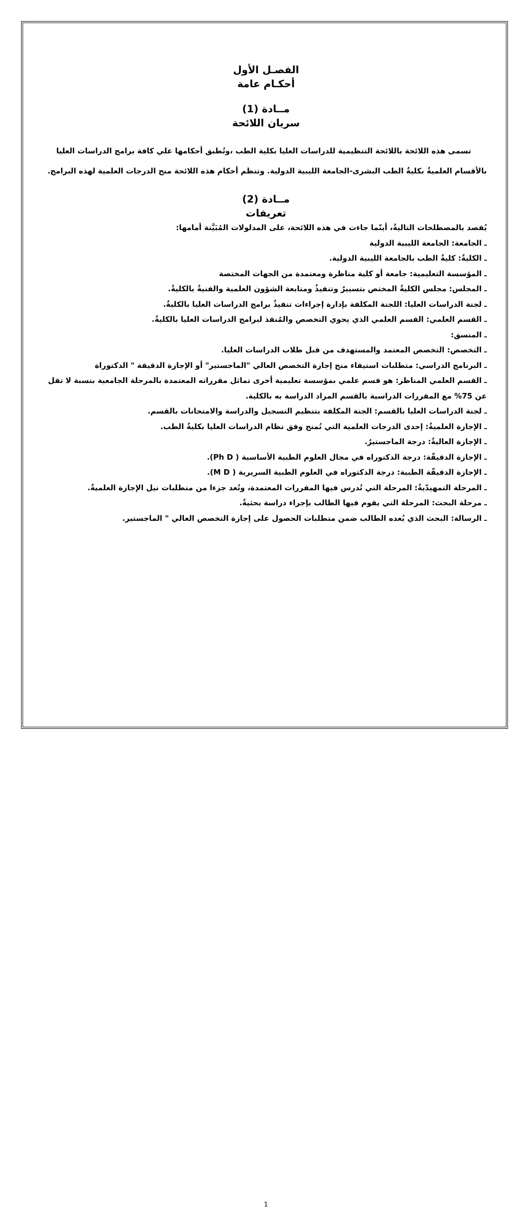الفصـل الأول
أحكـام عامة
مــادة (1)
سريان اللائحة
تسمى هذه اللائحة باللائحة التنظيمية للدراسات العليا بكلية الطب ،وتُطبق أحكامها علي كافة برامج الدراسات العليا بالأقسام العلميةٌ بكليةٌ الطب البشرى-الجامعة الليبية الدولية. وتنظم أحكام هذه اللائحة منح الدرجات العلمية لهذه البرامج.
مــادة (2)
تعريفات
يُقصد بالمصطلحات التاليةٌ، أينّما جاءت في هذه اللائحة، على المدلولات المُبَيَّنة أمامها:
ـ الجامعة: الجامعة الليبية الدولية
ـ الكليةٌ: كليةٌ الطب بالجامعة الليبية الدولية.
ـ المؤسسة التعليمية: جامعة أو كلية مناظرة ومعتمدة من الجهات المختصة
ـ المجلس: مجلس الكليةٌ المختص بتسييرٌ وتنفيذٌ ومتابعة الشؤون العلمية والفنيةٌ بالكليةٌ.
ـ لجنة الدراسات العليا: اللجنة المكلفة بإدارة إجراءات تنفيذٌ برامج الدراسات العليا بالكليةٌ.
ـ القسم العلمي: القسم العلمي الذي يحوي التخصص والمُنفذ لبرامج الدراسات العليا بالكليةٌ.
ـ المنسق:
ـ التخصص: التخصص المعتمد والمستهدف من قبل طلاب الدراسات العليا.
ـ البرنامج الدراسي: متطلبات استيفاء منح إجازة التخصص العالي "الماجستير" أو الإجازة الدقيقة " الدكتوراة
ـ القسم العلمي المناظر: هو قسم علمي بمؤسسة تعليمية أخرى تماثل مقرراته المعتمدة بالمرحلة الجامعية بنسبة لا تقل عن 75% مع المقررات الدراسية بالقسم المراد الدراسة به بالكلية.
ـ لجنة الدراسات العليا بالقسم: الجنة المكلفة بتنظيم التسجيل والدراسة والامتحانات بالقسم.
ـ الإجازة العلميةٌ: إحدى الدرجات العلمية التي تُمنح وفق نظام الدراسات العليا بكليةٌ الطب.
ـ الإجازة العاليةٌ: درجة الماجستيرٌ.
ـ الإجازة الدقيقّة: درجة الدكتوراه في مجال العلوم الطبية الأساسية ( Ph D).
ـ الإجازة الدقيقّة الطبية: درجة الدكتوراه في العلوم الطبية السريرية ( M D).
ـ المرحلة التمهيدّيةٌ: المرحلة التي تُدرس فيها المقررات المعتمدة، وتُعد جزءا من متطلبات نيل الإجازة العلميةٌ.
ـ مرحلة البحث: المرحلة التي يقوم فيها الطالب بإجراء دراسة بحثيةٌ.
ـ الرسالة: البحث الذي يُعده الطالب ضمن متطلبات الحصول على إجازة التخصص العالي " الماجستير.
1